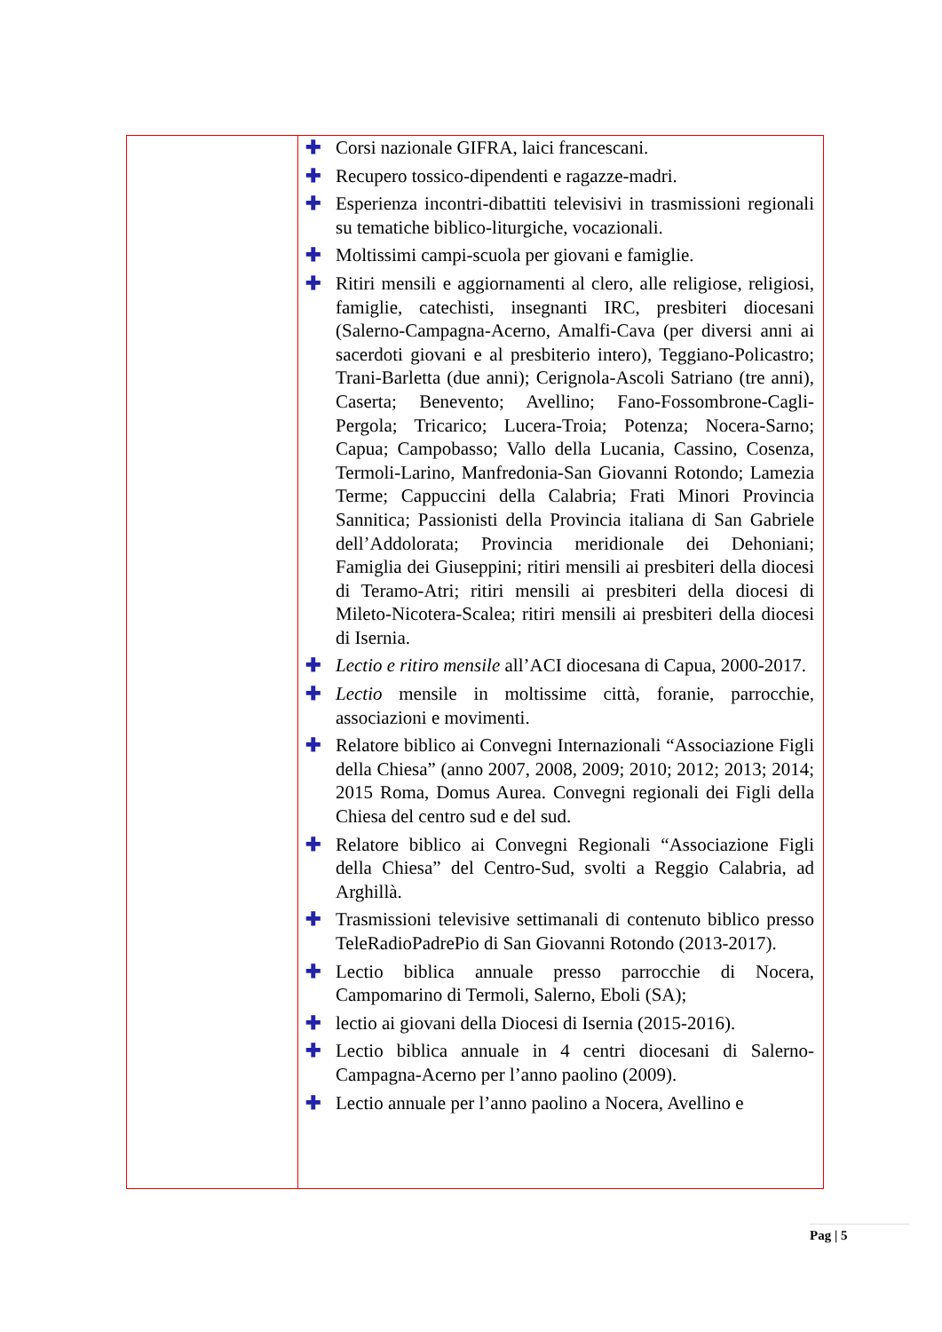| | ✚ Corsi nazionale GIFRA, laici francescani. ✚ Recupero tossico-dipendenti e ragazze-madri. ✚ Esperienza incontri-dibattiti televisivi in trasmissioni regionali su tematiche biblico-liturgiche, vocazionali. ✚ Moltissimi campi-scuola per giovani e famiglie. ✚ Ritiri mensili e aggiornamenti al clero, alle religiose, religiosi, famiglie, catechisti, insegnanti IRC, presbiteri diocesani (Salerno-Campagna-Acerno, Amalfi-Cava (per diversi anni ai sacerdoti giovani e al presbiterio intero), Teggiano-Policastro; Trani-Barletta (due anni); Cerignola-Ascoli Satriano (tre anni), Caserta; Benevento; Avellino; Fano-Fossombrone-Cagli-Pergola; Tricarico; Lucera-Troia; Potenza; Nocera-Sarno; Capua; Campobasso; Vallo della Lucania, Cassino, Cosenza, Termoli-Larino, Manfredonia-San Giovanni Rotondo; Lamezia Terme; Cappuccini della Calabria; Frati Minori Provincia Sannitica; Passionisti della Provincia italiana di San Gabriele dell’Addolorata; Provincia meridionale dei Dehoniani; Famiglia dei Giuseppini; ritiri mensili ai presbiteri della diocesi di Teramo-Atri; ritiri mensili ai presbiteri della diocesi di Mileto-Nicotera-Scalea; ritiri mensili ai presbiteri della diocesi di Isernia. ✚ Lectio e ritiro mensile all’ACI diocesana di Capua, 2000-2017. ✚ Lectio mensile in moltissime città, foranie, parrocchie, associazioni e movimenti. ✚ Relatore biblico ai Convegni Internazionali “Associazione Figli della Chiesa” (anno 2007, 2008, 2009; 2010; 2012; 2013; 2014; 2015 Roma, Domus Aurea. Convegni regionali dei Figli della Chiesa del centro sud e del sud. ✚ Relatore biblico ai Convegni Regionali “Associazione Figli della Chiesa” del Centro-Sud, svolti a Reggio Calabria, ad Arghillà. ✚ Trasmissioni televisive settimanali di contenuto biblico presso TeleRadioPadrePio di San Giovanni Rotondo (2013-2017). ✚ Lectio biblica annuale presso parrocchie di Nocera, Campomarino di Termoli, Salerno, Eboli (SA); ✚ lectio ai giovani della Diocesi di Isernia (2015-2016). ✚ Lectio biblica annuale in 4 centri diocesani di Salerno-Campagna-Acerno per l’anno paolino (2009). ✚ Lectio annuale per l’anno paolino a Nocera, Avellino e |
Pag | 5